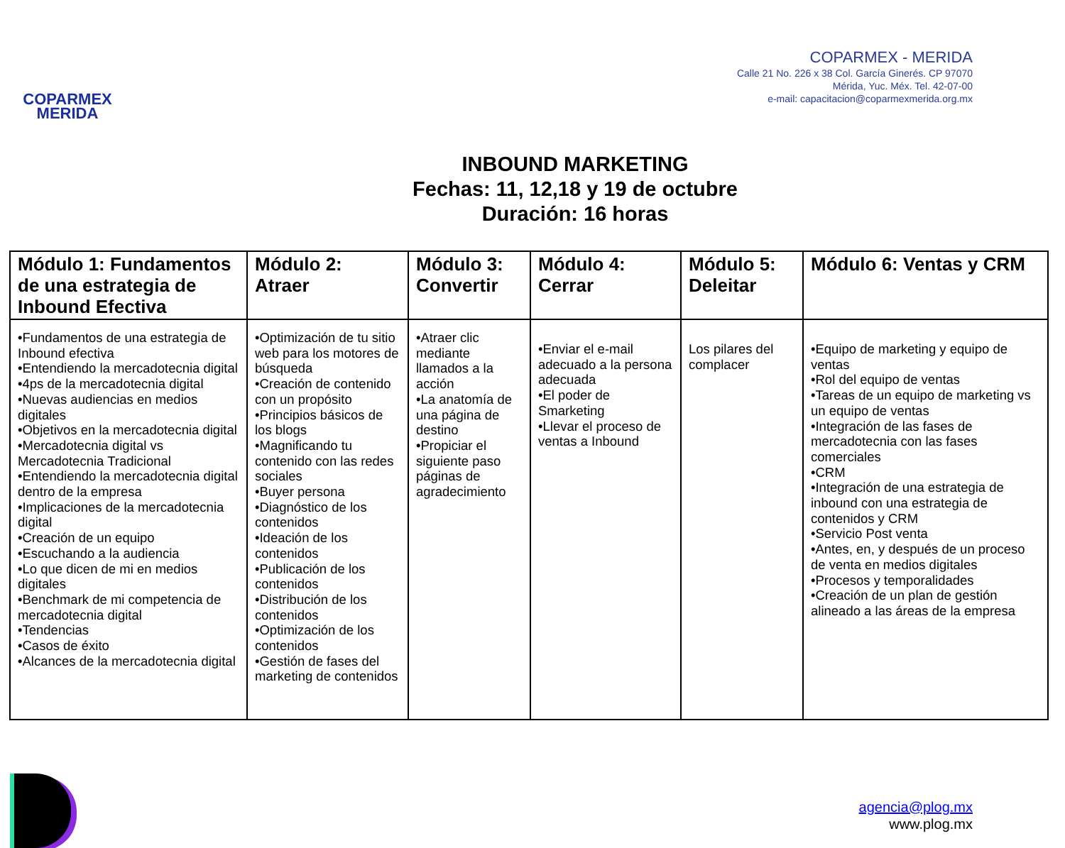COPARMEX
MERIDA
COPARMEX - MERIDA
Calle 21 No. 226 x 38 Col. García Ginerés. CP 97070
Mérida, Yuc. Méx. Tel. 42-07-00
e-mail: capacitacion@coparmexmerida.org.mx
INBOUND MARKETING
Fechas: 11, 12,18 y 19 de octubre
Duración: 16 horas
| Módulo 1: Fundamentos de una estrategia de Inbound Efectiva | Módulo 2: Atraer | Módulo 3: Convertir | Módulo 4: Cerrar | Módulo 5: Deleitar | Módulo 6: Ventas y CRM |
| --- | --- | --- | --- | --- | --- |
| •Fundamentos de una estrategia de Inbound efectiva •Entendiendo la mercadotecnia digital •4ps de la mercadotecnia digital •Nuevas audiencias en medios digitales •Objetivos en la mercadotecnia digital •Mercadotecnia digital vs Mercadotecnia Tradicional •Entendiendo la mercadotecnia digital dentro de la empresa •Implicaciones de la mercadotecnia digital •Creación de un equipo •Escuchando a la audiencia •Lo que dicen de mi en medios digitales •Benchmark de mi competencia de mercadotecnia digital •Tendencias •Casos de éxito •Alcances de la mercadotecnia digital | •Optimización de tu sitio web para los motores de búsqueda •Creación de contenido con un propósito •Principios básicos de los blogs •Magnificando tu contenido con las redes sociales •Buyer persona •Diagnóstico de los contenidos •Ideación de los contenidos •Publicación de los contenidos •Distribución de los contenidos •Optimización de los contenidos •Gestión de fases del marketing de contenidos | •Atraer clic mediante llamados a la acción •La anatomía de una página de destino •Propiciar el siguiente paso páginas de agradecimiento | •Enviar el e-mail adecuado a la persona adecuada •El poder de Smarketing •Llevar el proceso de ventas a Inbound | Los pilares del complacer | •Equipo de marketing y equipo de ventas •Rol del equipo de ventas •Tareas de un equipo de marketing vs un equipo de ventas •Integración de las fases de mercadotecnia con las fases comerciales •CRM •Integración de una estrategia de inbound con una estrategia de contenidos y CRM •Servicio Post venta •Antes, en, y después de un proceso de venta en medios digitales •Procesos y temporalidades •Creación de un plan de gestión alineado a las áreas de la empresa |
agencia@plog.mx
www.plog.mx